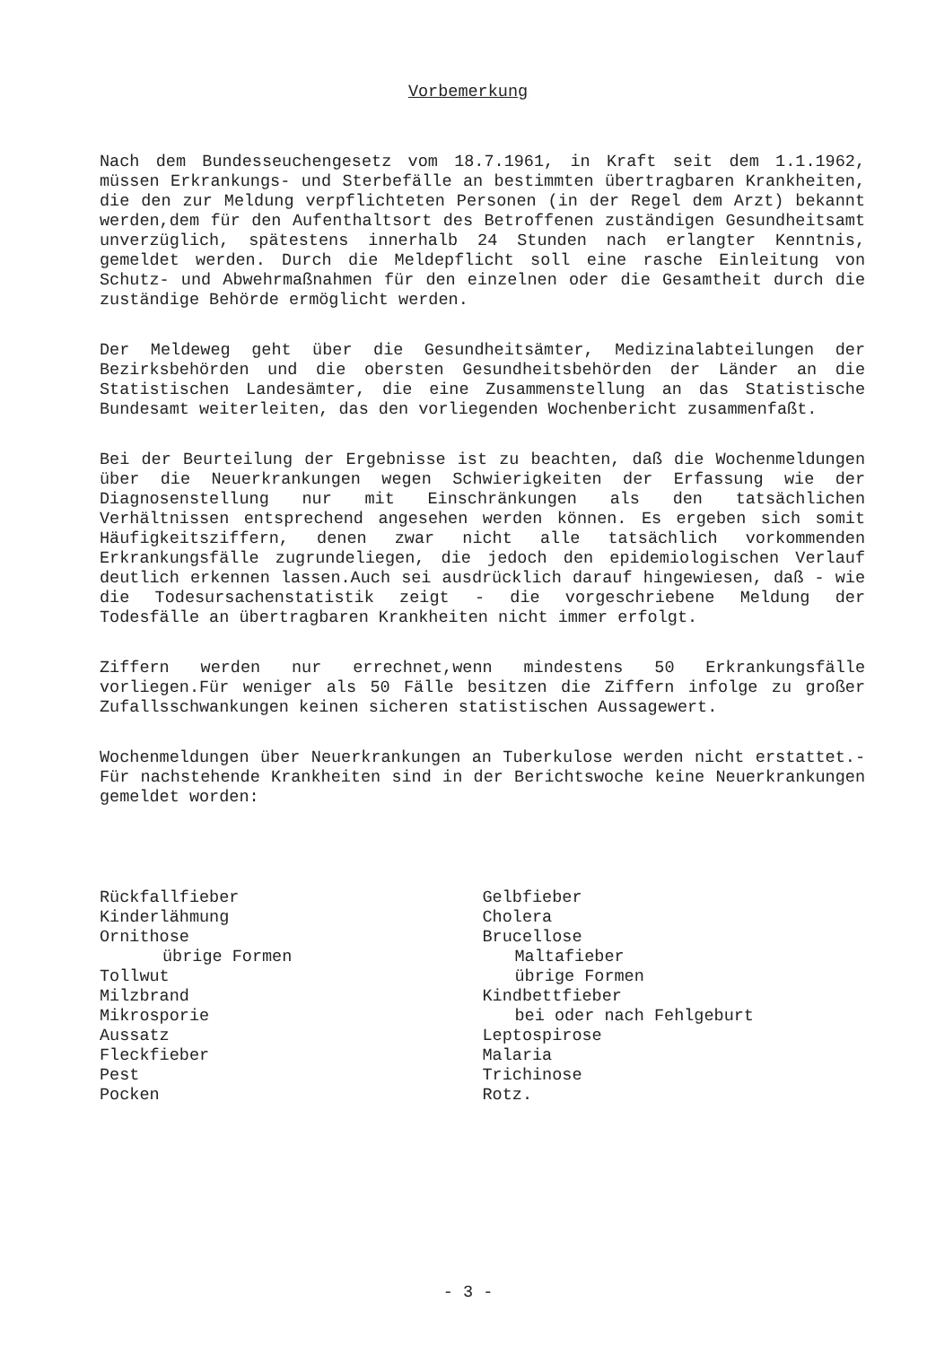Vorbemerkung
Nach dem Bundesseuchengesetz vom 18.7.1961, in Kraft seit dem 1.1.1962, müssen Erkrankungs- und Sterbefälle an bestimmten übertragbaren Krankheiten, die den zur Meldung verpflichteten Personen (in der Regel dem Arzt) bekannt werden,dem für den Aufenthaltsort des Betroffenen zuständigen Gesundheitsamt unverzüglich, spätestens innerhalb 24 Stunden nach erlangter Kenntnis, gemeldet werden. Durch die Meldepflicht soll eine rasche Einleitung von Schutz- und Abwehrmaßnahmen für den einzelnen oder die Gesamtheit durch die zuständige Behörde ermöglicht werden.
Der Meldeweg geht über die Gesundheitsämter, Medizinalabteilungen der Bezirksbehörden und die obersten Gesundheitsbehörden der Länder an die Statistischen Landesämter, die eine Zusammenstellung an das Statistische Bundesamt weiterleiten, das den vorliegenden Wochenbericht zusammenfaßt.
Bei der Beurteilung der Ergebnisse ist zu beachten, daß die Wochenmeldungen über die Neuerkrankungen wegen Schwierigkeiten der Erfassung wie der Diagnosenstellung nur mit Einschränkungen als den tatsächlichen Verhältnissen entsprechend angesehen werden können. Es ergeben sich somit Häufigkeitsziffern, denen zwar nicht alle tatsächlich vorkommenden Erkrankungsfälle zugrundeliegen, die jedoch den epidemiologischen Verlauf deutlich erkennen lassen.Auch sei ausdrücklich darauf hingewiesen, daß - wie die Todesursachenstatistik zeigt - die vorgeschriebene Meldung der Todesfälle an übertragbaren Krankheiten nicht immer erfolgt.
Ziffern werden nur errechnet,wenn mindestens 50 Erkrankungsfälle vorliegen.Für weniger als 50 Fälle besitzen die Ziffern infolge zu großer Zufallsschwankungen keinen sicheren statistischen Aussagewert.
Wochenmeldungen über Neuerkrankungen an Tuberkulose werden nicht erstattet.- Für nachstehende Krankheiten sind in der Berichtswoche keine Neuerkrankungen gemeldet worden:
Rückfallfieber
Kinderlähmung
Ornithose
übrige Formen
Tollwut
Milzbrand
Mikrosporie
Aussatz
Fleckfieber
Pest
Pocken
Gelbfieber
Cholera
Brucellose
Maltafieber
übrige Formen
Kindbettfieber
bei oder nach Fehlgeburt
Leptospirose
Malaria
Trichinose
Rotz.
- 3 -